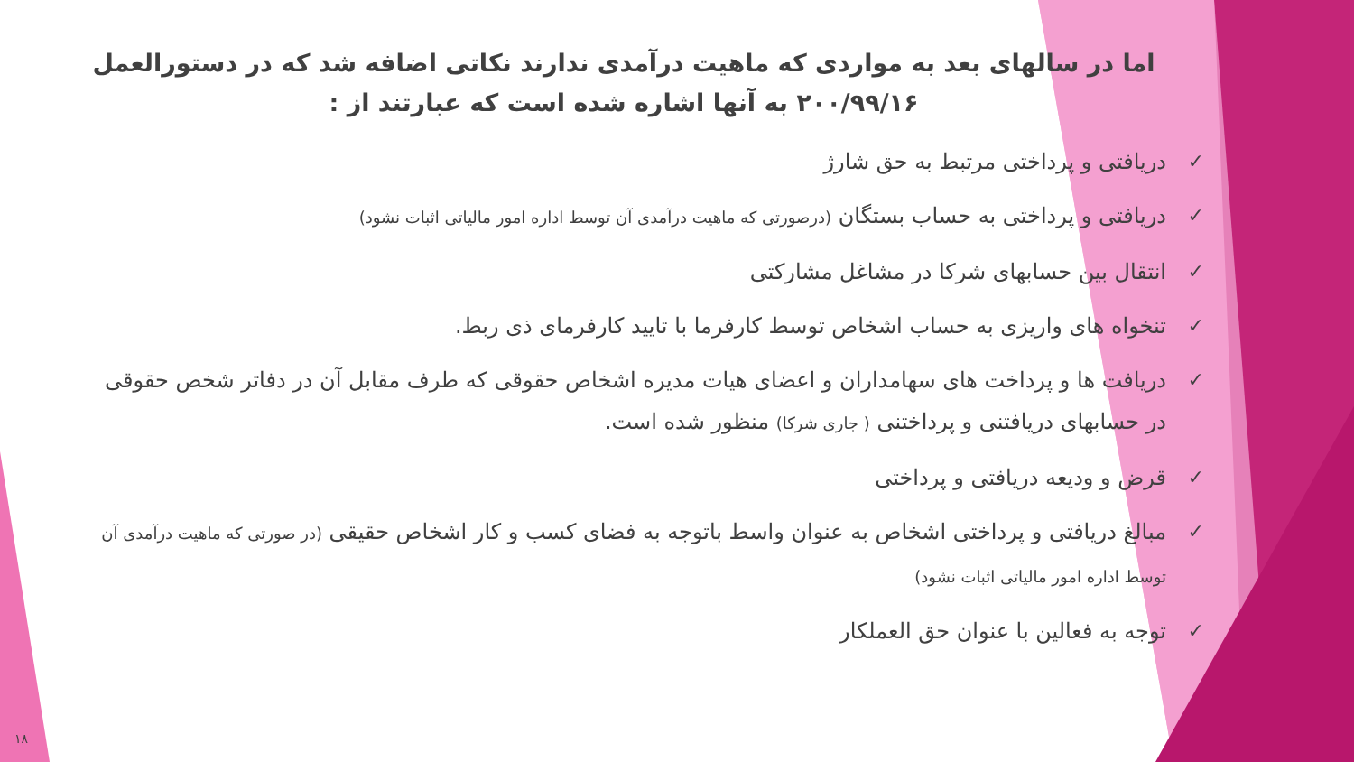اما در سالهای بعد به مواردی که ماهیت درآمدی ندارند نکاتی اضافه شد که در دستورالعمل ۲۰۰/۹۹/۱۶ به آنها اشاره شده است که عبارتند از :
✓ دریافتی و پرداختی مرتبط به حق شارژ
✓ دریافتی و پرداختی به حساب بستگان (درصورتی که ماهیت درآمدی آن توسط اداره امور مالیاتی اثبات نشود)
✓ انتقال بین حسابهای شرکا در مشاغل مشارکتی
✓ تنخواه های واریزی به حساب اشخاص توسط کارفرما با تایید کارفرمای ذی ربط.
✓ دریافت ها و پرداخت های سهامداران و اعضای هیات مدیره اشخاص حقوقی که طرف مقابل آن در دفاتر شخص حقوقی در حسابهای دریافتنی و پرداختنی ( جاری شرکا) منظور شده است.
✓ قرض و ودیعه دریافتی و پرداختی
✓ مبالغ دریافتی و پرداختی اشخاص به عنوان واسط باتوجه به فضای کسب و کار اشخاص حقیقی (در صورتی که ماهیت درآمدی آن توسط اداره امور مالیاتی اثبات نشود)
✓ توجه به فعالین با عنوان حق العملکار
۱۸